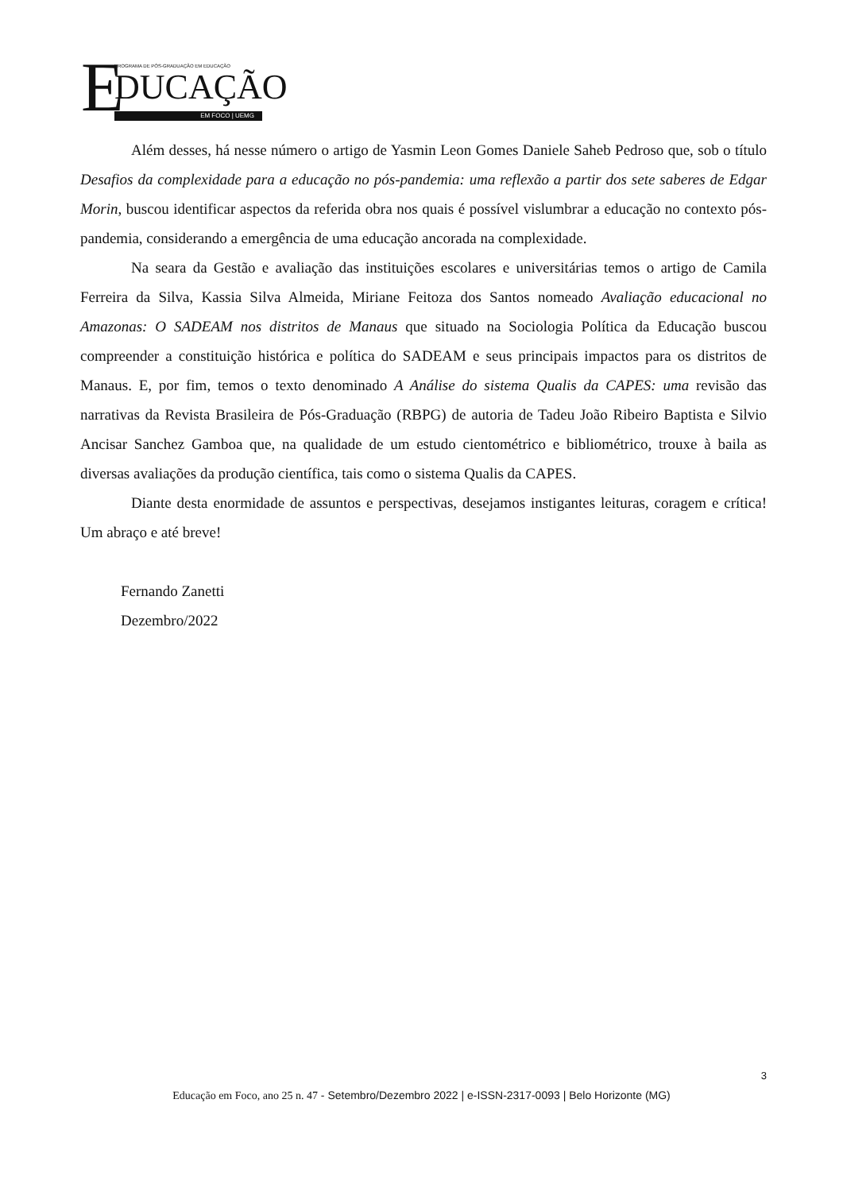E PROGRAMA DE PÓS-GRADUAÇÃO EM EDUCAÇÃO
DUCAÇÃO
EM FOCO | UEMG
Além desses, há nesse número o artigo de Yasmin Leon Gomes Daniele Saheb Pedroso que, sob o título Desafios da complexidade para a educação no pós-pandemia: uma reflexão a partir dos sete saberes de Edgar Morin, buscou identificar aspectos da referida obra nos quais é possível vislumbrar a educação no contexto pós-pandemia, considerando a emergência de uma educação ancorada na complexidade.
Na seara da Gestão e avaliação das instituições escolares e universitárias temos o artigo de Camila Ferreira da Silva, Kassia Silva Almeida, Miriane Feitoza dos Santos nomeado Avaliação educacional no Amazonas: O SADEAM nos distritos de Manaus que situado na Sociologia Política da Educação buscou compreender a constituição histórica e política do SADEAM e seus principais impactos para os distritos de Manaus. E, por fim, temos o texto denominado A Análise do sistema Qualis da CAPES: uma revisão das narrativas da Revista Brasileira de Pós-Graduação (RBPG) de autoria de Tadeu João Ribeiro Baptista e Silvio Ancisar Sanchez Gamboa que, na qualidade de um estudo cientométrico e bibliométrico, trouxe à baila as diversas avaliações da produção científica, tais como o sistema Qualis da CAPES.
Diante desta enormidade de assuntos e perspectivas, desejamos instigantes leituras, coragem e crítica! Um abraço e até breve!
Fernando Zanetti
Dezembro/2022
3
Educação em Foco, ano 25 n. 47 - Setembro/Dezembro 2022 | e-ISSN-2317-0093 | Belo Horizonte (MG)